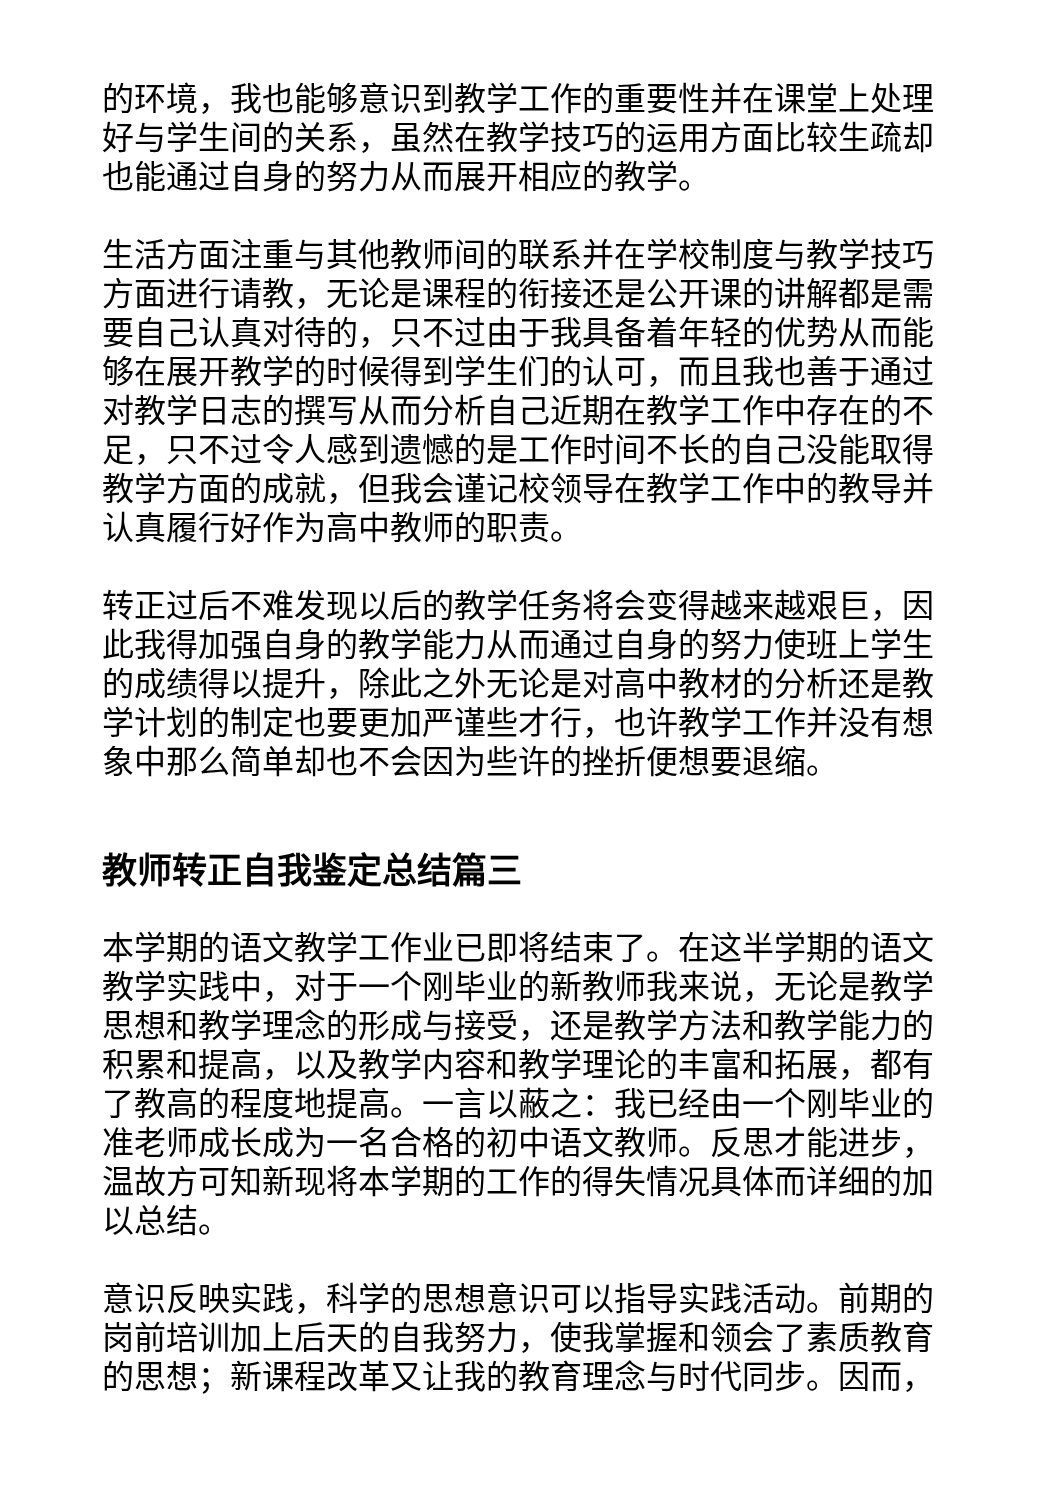的环境，我也能够意识到教学工作的重要性并在课堂上处理好与学生间的关系，虽然在教学技巧的运用方面比较生疏却也能通过自身的努力从而展开相应的教学。
生活方面注重与其他教师间的联系并在学校制度与教学技巧方面进行请教，无论是课程的衔接还是公开课的讲解都是需要自己认真对待的，只不过由于我具备着年轻的优势从而能够在展开教学的时候得到学生们的认可，而且我也善于通过对教学日志的撰写从而分析自己近期在教学工作中存在的不足，只不过令人感到遗憾的是工作时间不长的自己没能取得教学方面的成就，但我会谨记校领导在教学工作中的教导并认真履行好作为高中教师的职责。
转正过后不难发现以后的教学任务将会变得越来越艰巨，因此我得加强自身的教学能力从而通过自身的努力使班上学生的成绩得以提升，除此之外无论是对高中教材的分析还是教学计划的制定也要更加严谨些才行，也许教学工作并没有想象中那么简单却也不会因为些许的挫折便想要退缩。
教师转正自我鉴定总结篇三
本学期的语文教学工作业已即将结束了。在这半学期的语文教学实践中，对于一个刚毕业的新教师我来说，无论是教学思想和教学理念的形成与接受，还是教学方法和教学能力的积累和提高，以及教学内容和教学理论的丰富和拓展，都有了教高的程度地提高。一言以蔽之：我已经由一个刚毕业的准老师成长成为一名合格的初中语文教师。反思才能进步，温故方可知新现将本学期的工作的得失情况具体而详细的加以总结。
意识反映实践，科学的思想意识可以指导实践活动。前期的岗前培训加上后天的自我努力，使我掌握和领会了素质教育的思想；新课程改革又让我的教育理念与时代同步。因而，